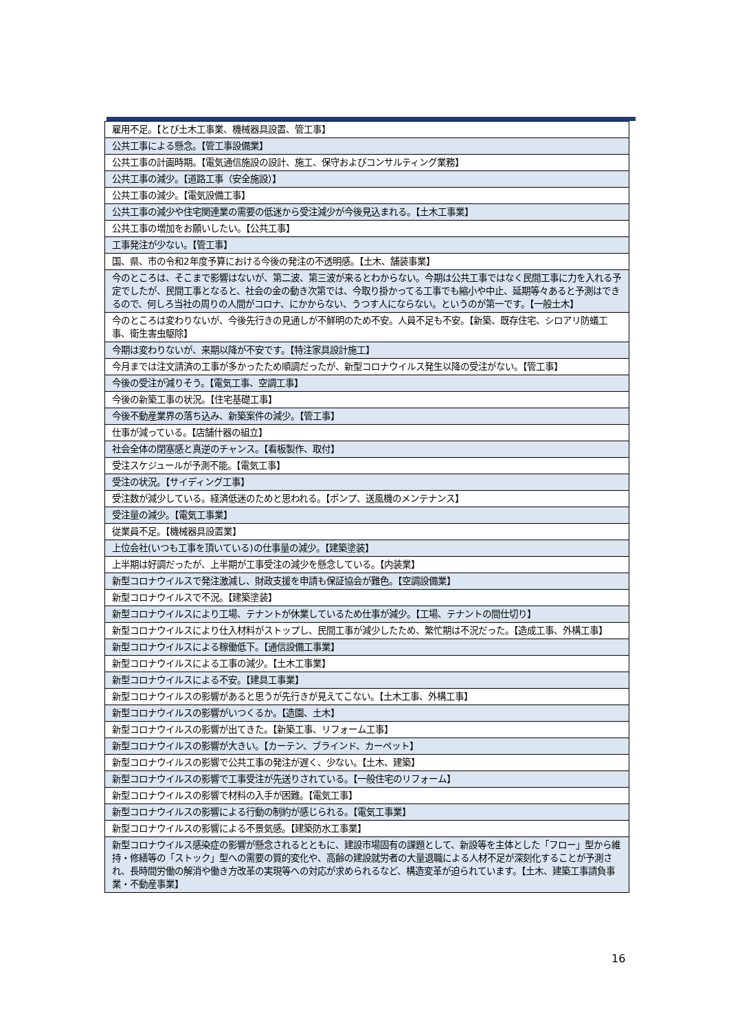| 雇用不足。【とび土木工事業、機械器具設置、管工事】 |
| 公共工事による懸念。【管工事設備業】 |
| 公共工事の計画時期。【電気通信施設の設計、施工、保守およびコンサルティング業務】 |
| 公共工事の減少。【道路工事（安全施設）】 |
| 公共工事の減少。【電気設備工事】 |
| 公共工事の減少や住宅関連業の需要の低迷から受注減少が今後見込まれる。【土木工事業】 |
| 公共工事の増加をお願いしたい。【公共工事】 |
| 工事発注が少ない。【管工事】 |
| 国、県、市の令和2年度予算における今後の発注の不透明感。【土木、舗装事業】 |
| 今のところは、そこまで影響はないが、第二波、第三波が来るとわからない。今期は公共工事ではなく民間工事に力を入れる予定でしたが、民間工事となると、社会の金の動き次第では、今取り掛かってる工事でも縮小や中止、延期等々あると予測はできるので、何しろ当社の周りの人間がコロナ、にかからない、うつす人にならない。というのが第一です。【一般土木】 |
| 今のところは変わりないが、今後先行きの見通しが不鮮明のため不安。人員不足も不安。【新築、既存住宅、シロアリ防蟻工事、衛生害虫駆除】 |
| 今期は変わりないが、来期以降が不安です。【特注家具設計施工】 |
| 今月までは注文請済の工事が多かったため順調だったが、新型コロナウイルス発生以降の受注がない。【管工事】 |
| 今後の受注が減りそう。【電気工事、空調工事】 |
| 今後の新築工事の状況。【住宅基礎工事】 |
| 今後不動産業界の落ち込み、新築案件の減少。【管工事】 |
| 仕事が減っている。【店舗什器の組立】 |
| 社会全体の閉塞感と真逆のチャンス。【看板製作、取付】 |
| 受注スケジュールが予測不能。【電気工事】 |
| 受注の状況。【サイディング工事】 |
| 受注数が減少している。経済低迷のためと思われる。【ポンプ、送風機のメンテナンス】 |
| 受注量の減少。【電気工事業】 |
| 従業員不足。【機械器具設置業】 |
| 上位会社(いつも工事を頂いている)の仕事量の減少。【建築塗装】 |
| 上半期は好調だったが、上半期が工事受注の減少を懸念している。【内装業】 |
| 新型コロナウイルスで発注激減し、財政支援を申請も保証協会が難色。【空調設備業】 |
| 新型コロナウイルスで不況。【建築塗装】 |
| 新型コロナウイルスにより工場、テナントが休業しているため仕事が減少。【工場、テナントの間仕切り】 |
| 新型コロナウイルスにより仕入材料がストップし、民間工事が減少したため、繁忙期は不況だった。【造成工事、外構工事】 |
| 新型コロナウイルスによる稼働低下。【通信設備工事業】 |
| 新型コロナウイルスによる工事の減少。【土木工事業】 |
| 新型コロナウイルスによる不安。【建具工事業】 |
| 新型コロナウイルスの影響があると思うが先行きが見えてこない。【土木工事、外構工事】 |
| 新型コロナウイルスの影響がいつくるか。【造園、土木】 |
| 新型コロナウイルスの影響が出てきた。【新築工事、リフォーム工事】 |
| 新型コロナウイルスの影響が大きい。【カーテン、ブラインド、カーペット】 |
| 新型コロナウイルスの影響で公共工事の発注が遅く、少ない。【土木、建築】 |
| 新型コロナウイルスの影響で工事受注が先送りされている。【一般住宅のリフォーム】 |
| 新型コロナウイルスの影響で材料の入手が困難。【電気工事】 |
| 新型コロナウイルスの影響による行動の制約が感じられる。【電気工事業】 |
| 新型コロナウイルスの影響による不景気感。【建築防水工事業】 |
| 新型コロナウイルス感染症の影響が懸念されるとともに、建設市場固有の課題として、新設等を主体とした「フロー」型から維持・修繕等の「ストック」型への需要の質的変化や、高齢の建設就労者の大量退職による人材不足が深刻化することが予測され、長時間労働の解消や働き方改革の実現等への対応が求められるなど、構造変革が迫られています。【土木、建築工事請負事業・不動産事業】 |
16